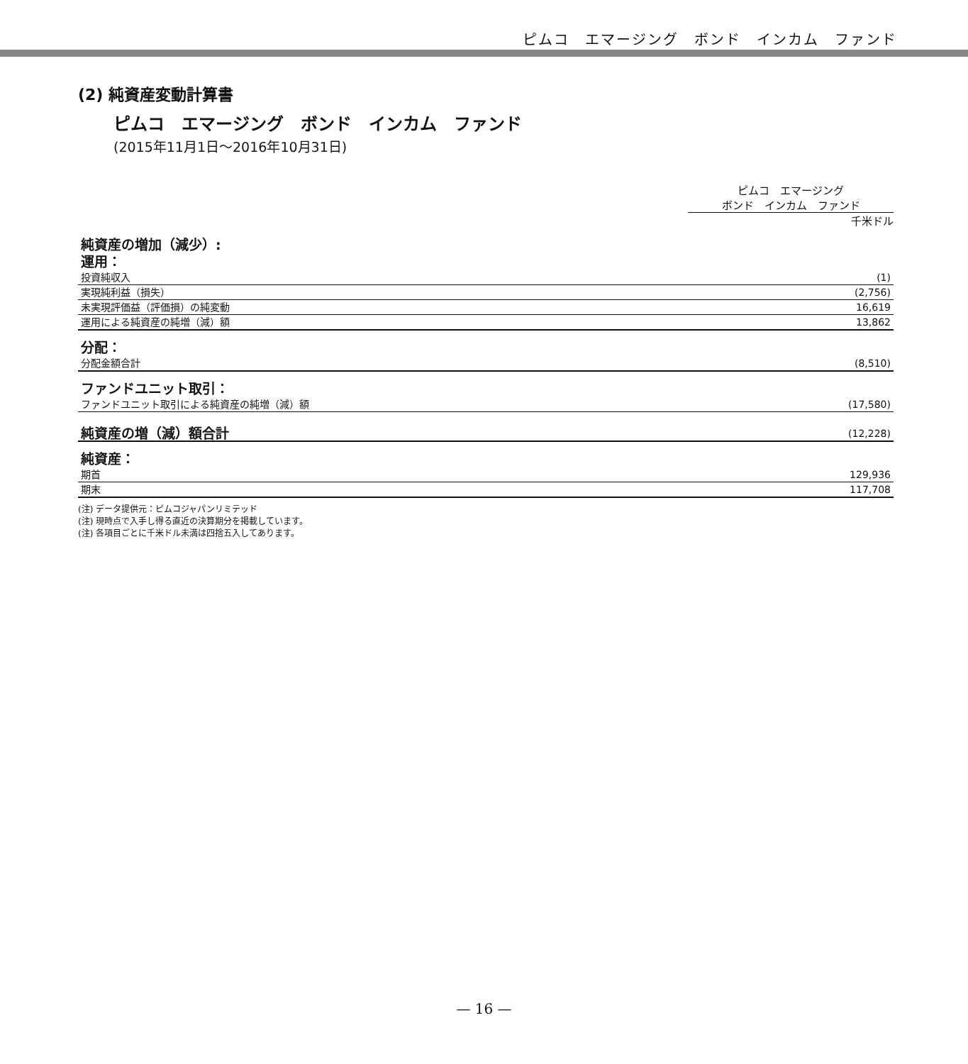ピムコ　エマージング　ボンド　インカム　ファンド
(2) 純資産変動計算書
ピムコ　エマージング　ボンド　インカム　ファンド
(2015年11月1日～2016年10月31日)
ピムコ　エマージング
ボンド　インカム　ファンド
千米ドル
| 純資産の増加（減少）: 運用： | |
| 投資純収入 | (1) |
| 実現純利益（損失） | (2,756) |
| 未実現評価益（評価損）の純変動 | 16,619 |
| 運用による純資産の純増（減）額 | 13,862 |
| 分配： | |
| 分配金額合計 | (8,510) |
| ファンドユニット取引： | |
| ファンドユニット取引による純資産の純増（減）額 | (17,580) |
| 純資産の増（減）額合計 | (12,228) |
| 純資産： | |
| 期首 | 129,936 |
| 期末 | 117,708 |
(注) データ提供元：ピムコジャパンリミテッド
(注) 現時点で入手し得る直近の決算期分を掲載しています。
(注) 各項目ごとに千米ドル未満は四捨五入してあります。
— 16 —